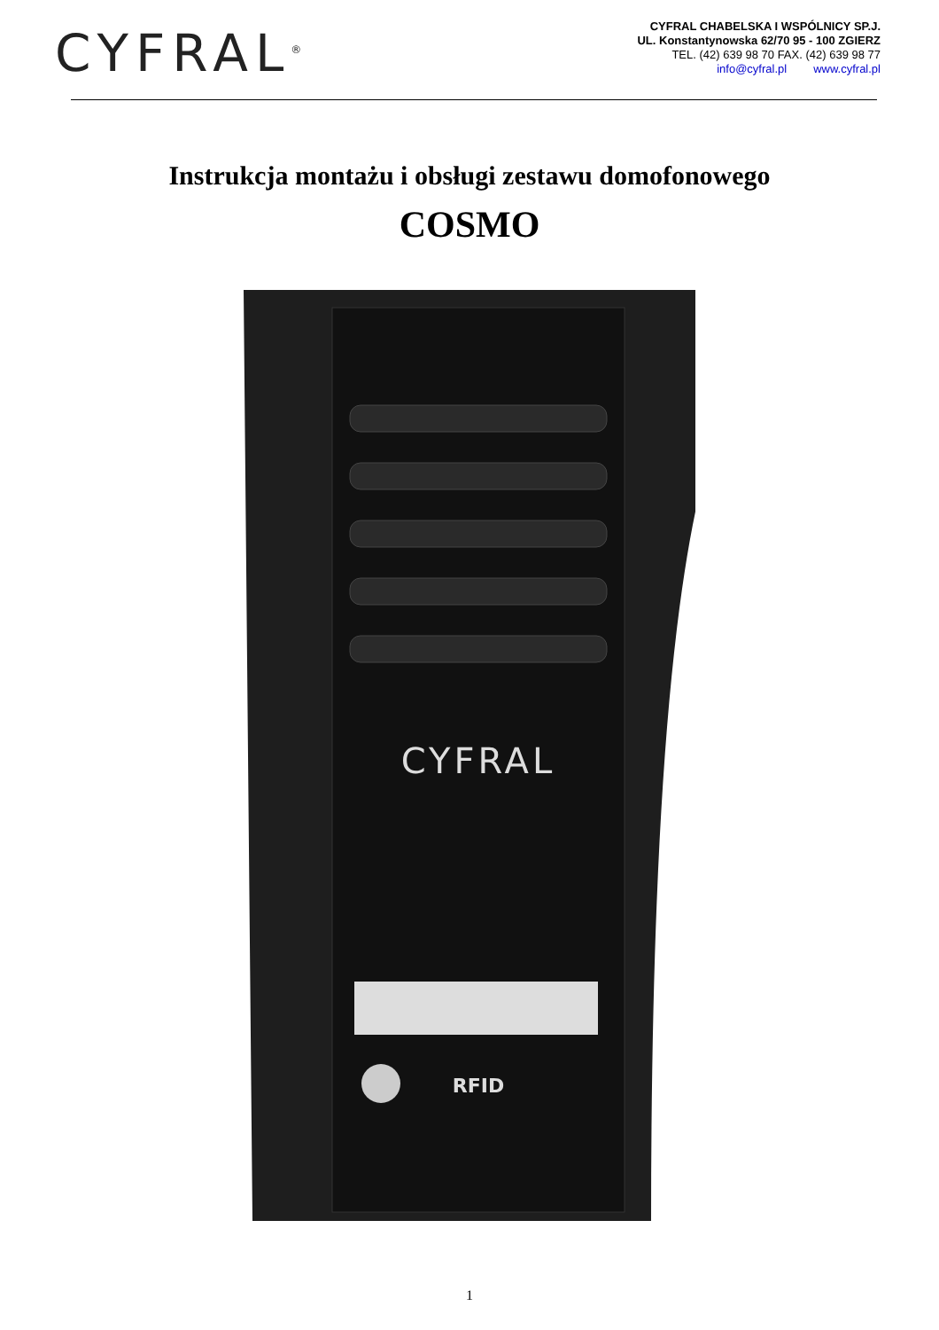CYFRAL<sup>®</sup>
CYFRAL CHABELSKA I WSPÓLNICY SP.J.
UL. Konstantynowska 62/70 95 - 100 ZGIERZ
TEL. (42) 639 98 70 FAX. (42) 639 98 77
info@cyfral.pl www.cyfral.pl
Instrukcja montażu i obsługi zestawu domofonowego
COSMO
CYFRAL
RFID
1